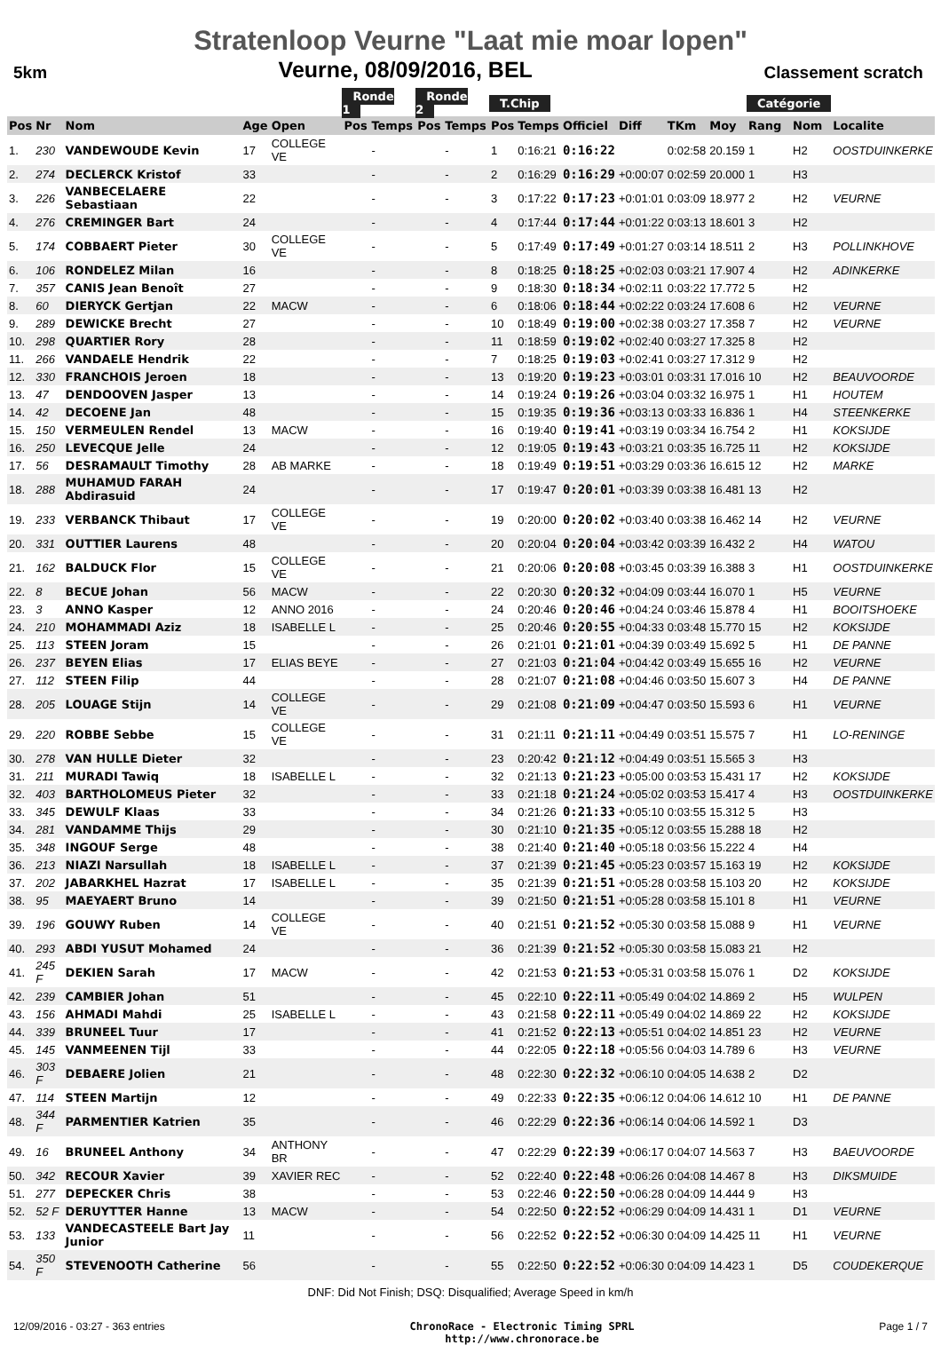Stratenloop Veurne "Laat mie moar lopen"
5km Veurne, 08/09/2016, BEL Classement scratch
| | | | | | Ronde 1 | | Ronde 2 | | T.Chip | | | | | | Catégorie | | |
| --- | --- | --- | --- | --- | --- | --- | --- | --- | --- | --- | --- | --- | --- | --- | --- | --- | --- |
| Pos | Nr | Nom | Age | Open | Pos | Temps | Pos | Temps | Pos | Temps | Officiel | Diff | TKm | Moy | Rang | Nom | Localite |
| 1. | 230 | VANDEWOUDE Kevin | 17 | COLLEGE VE | | - | | - | 1 | 0:16:21 | 0:16:22 | | 0:02:58 | 20.159 | 1 | H2 | OOSTDUINKERKE |
| 2. | 274 | DECLERCK Kristof | 33 | | | - | | - | 2 | 0:16:29 | 0:16:29 | +0:00:07 | 0:02:59 | 20.000 | 1 | H3 | |
| 3. | 226 | VANBECELAERE Sebastiaan | 22 | | | - | | - | 3 | 0:17:22 | 0:17:23 | +0:01:01 | 0:03:09 | 18.977 | 2 | H2 | VEURNE |
| 4. | 276 | CREMINGER Bart | 24 | | | - | | - | 4 | 0:17:44 | 0:17:44 | +0:01:22 | 0:03:13 | 18.601 | 3 | H2 | |
| 5. | 174 | COBBAERT Pieter | 30 | COLLEGE VE | | - | | - | 5 | 0:17:49 | 0:17:49 | +0:01:27 | 0:03:14 | 18.511 | 2 | H3 | POLLINKHOVE |
| 6. | 106 | RONDELEZ Milan | 16 | | | - | | - | 8 | 0:18:25 | 0:18:25 | +0:02:03 | 0:03:21 | 17.907 | 4 | H2 | ADINKERKE |
| 7. | 357 | CANIS Jean Benoît | 27 | | | - | | - | 9 | 0:18:30 | 0:18:34 | +0:02:11 | 0:03:22 | 17.772 | 5 | H2 | |
| 8. | 60 | DIERYCK Gertjan | 22 | MACW | | - | | - | 6 | 0:18:06 | 0:18:44 | +0:02:22 | 0:03:24 | 17.608 | 6 | H2 | VEURNE |
| 9. | 289 | DEWICKE Brecht | 27 | | | - | | - | 10 | 0:18:49 | 0:19:00 | +0:02:38 | 0:03:27 | 17.358 | 7 | H2 | VEURNE |
| 10. | 298 | QUARTIER Rory | 28 | | | - | | - | 11 | 0:18:59 | 0:19:02 | +0:02:40 | 0:03:27 | 17.325 | 8 | H2 | |
| 11. | 266 | VANDAELE Hendrik | 22 | | | - | | - | 7 | 0:18:25 | 0:19:03 | +0:02:41 | 0:03:27 | 17.312 | 9 | H2 | |
| 12. | 330 | FRANCHOIS Jeroen | 18 | | | - | | - | 13 | 0:19:20 | 0:19:23 | +0:03:01 | 0:03:31 | 17.016 | 10 | H2 | BEAUVOORDE |
| 13. | 47 | DENDOOVEN Jasper | 13 | | | - | | - | 14 | 0:19:24 | 0:19:26 | +0:03:04 | 0:03:32 | 16.975 | 1 | H1 | HOUTEM |
| 14. | 42 | DECOENE Jan | 48 | | | - | | - | 15 | 0:19:35 | 0:19:36 | +0:03:13 | 0:03:33 | 16.836 | 1 | H4 | STEENKERKE |
| 15. | 150 | VERMEULEN Rendel | 13 | MACW | | - | | - | 16 | 0:19:40 | 0:19:41 | +0:03:19 | 0:03:34 | 16.754 | 2 | H1 | KOKSIJDE |
| 16. | 250 | LEVECQUE Jelle | 24 | | | - | | - | 12 | 0:19:05 | 0:19:43 | +0:03:21 | 0:03:35 | 16.725 | 11 | H2 | KOKSIJDE |
| 17. | 56 | DESRAMAULT Timothy | 28 | AB MARKE | | - | | - | 18 | 0:19:49 | 0:19:51 | +0:03:29 | 0:03:36 | 16.615 | 12 | H2 | MARKE |
| 18. | 288 | MUHAMUD FARAH Abdirasuid | 24 | | | - | | - | 17 | 0:19:47 | 0:20:01 | +0:03:39 | 0:03:38 | 16.481 | 13 | H2 | |
| 19. | 233 | VERBANCK Thibaut | 17 | COLLEGE VE | | - | | - | 19 | 0:20:00 | 0:20:02 | +0:03:40 | 0:03:38 | 16.462 | 14 | H2 | VEURNE |
| 20. | 331 | OUTTIER Laurens | 48 | | | - | | - | 20 | 0:20:04 | 0:20:04 | +0:03:42 | 0:03:39 | 16.432 | 2 | H4 | WATOU |
| 21. | 162 | BALDUCK Flor | 15 | COLLEGE VE | | - | | - | 21 | 0:20:06 | 0:20:08 | +0:03:45 | 0:03:39 | 16.388 | 3 | H1 | OOSTDUINKERKE |
| 22. | 8 | BECUE Johan | 56 | MACW | | - | | - | 22 | 0:20:30 | 0:20:32 | +0:04:09 | 0:03:44 | 16.070 | 1 | H5 | VEURNE |
| 23. | 3 | ANNO Kasper | 12 | ANNO 2016 | | - | | - | 24 | 0:20:46 | 0:20:46 | +0:04:24 | 0:03:46 | 15.878 | 4 | H1 | BOOITSHOEKE |
| 24. | 210 | MOHAMMADI Aziz | 18 | ISABELLE L | | - | | - | 25 | 0:20:46 | 0:20:55 | +0:04:33 | 0:03:48 | 15.770 | 15 | H2 | KOKSIJDE |
| 25. | 113 | STEEN Joram | 15 | | | - | | - | 26 | 0:21:01 | 0:21:01 | +0:04:39 | 0:03:49 | 15.692 | 5 | H1 | DE PANNE |
| 26. | 237 | BEYEN Elias | 17 | ELIAS BEYE | | - | | - | 27 | 0:21:03 | 0:21:04 | +0:04:42 | 0:03:49 | 15.655 | 16 | H2 | VEURNE |
| 27. | 112 | STEEN Filip | 44 | | | - | | - | 28 | 0:21:07 | 0:21:08 | +0:04:46 | 0:03:50 | 15.607 | 3 | H4 | DE PANNE |
| 28. | 205 | LOUAGE Stijn | 14 | COLLEGE VE | | - | | - | 29 | 0:21:08 | 0:21:09 | +0:04:47 | 0:03:50 | 15.593 | 6 | H1 | VEURNE |
| 29. | 220 | ROBBE Sebbe | 15 | COLLEGE VE | | - | | - | 31 | 0:21:11 | 0:21:11 | +0:04:49 | 0:03:51 | 15.575 | 7 | H1 | LO-RENINGE |
| 30. | 278 | VAN HULLE Dieter | 32 | | | - | | - | 23 | 0:20:42 | 0:21:12 | +0:04:49 | 0:03:51 | 15.565 | 3 | H3 | |
| 31. | 211 | MURADI Tawiq | 18 | ISABELLE L | | - | | - | 32 | 0:21:13 | 0:21:23 | +0:05:00 | 0:03:53 | 15.431 | 17 | H2 | KOKSIJDE |
| 32. | 403 | BARTHOLOMEUS Pieter | 32 | | | - | | - | 33 | 0:21:18 | 0:21:24 | +0:05:02 | 0:03:53 | 15.417 | 4 | H3 | OOSTDUINKERKE |
| 33. | 345 | DEWULF Klaas | 33 | | | - | | - | 34 | 0:21:26 | 0:21:33 | +0:05:10 | 0:03:55 | 15.312 | 5 | H3 | |
| 34. | 281 | VANDAMME Thijs | 29 | | | - | | - | 30 | 0:21:10 | 0:21:35 | +0:05:12 | 0:03:55 | 15.288 | 18 | H2 | |
| 35. | 348 | INGOUF Serge | 48 | | | - | | - | 38 | 0:21:40 | 0:21:40 | +0:05:18 | 0:03:56 | 15.222 | 4 | H4 | |
| 36. | 213 | NIAZI Narsullah | 18 | ISABELLE L | | - | | - | 37 | 0:21:39 | 0:21:45 | +0:05:23 | 0:03:57 | 15.163 | 19 | H2 | KOKSIJDE |
| 37. | 202 | JABARKHEL Hazrat | 17 | ISABELLE L | | - | | - | 35 | 0:21:39 | 0:21:51 | +0:05:28 | 0:03:58 | 15.103 | 20 | H2 | KOKSIJDE |
| 38. | 95 | MAEYAERT Bruno | 14 | | | - | | - | 39 | 0:21:50 | 0:21:51 | +0:05:28 | 0:03:58 | 15.101 | 8 | H1 | VEURNE |
| 39. | 196 | GOUWY Ruben | 14 | COLLEGE VE | | - | | - | 40 | 0:21:51 | 0:21:52 | +0:05:30 | 0:03:58 | 15.088 | 9 | H1 | VEURNE |
| 40. | 293 | ABDI YUSUT Mohamed | 24 | | | - | | - | 36 | 0:21:39 | 0:21:52 | +0:05:30 | 0:03:58 | 15.083 | 21 | H2 | |
| 41. | 245 F | DEKIEN Sarah | 17 | MACW | | - | | - | 42 | 0:21:53 | 0:21:53 | +0:05:31 | 0:03:58 | 15.076 | 1 | D2 | KOKSIJDE |
| 42. | 239 | CAMBIER Johan | 51 | | | - | | - | 45 | 0:22:10 | 0:22:11 | +0:05:49 | 0:04:02 | 14.869 | 2 | H5 | WULPEN |
| 43. | 156 | AHMADI Mahdi | 25 | ISABELLE L | | - | | - | 43 | 0:21:58 | 0:22:11 | +0:05:49 | 0:04:02 | 14.869 | 22 | H2 | KOKSIJDE |
| 44. | 339 | BRUNEEL Tuur | 17 | | | - | | - | 41 | 0:21:52 | 0:22:13 | +0:05:51 | 0:04:02 | 14.851 | 23 | H2 | VEURNE |
| 45. | 145 | VANMEENEN Tijl | 33 | | | - | | - | 44 | 0:22:05 | 0:22:18 | +0:05:56 | 0:04:03 | 14.789 | 6 | H3 | VEURNE |
| 46. | 303 F | DEBAERE Jolien | 21 | | | - | | - | 48 | 0:22:30 | 0:22:32 | +0:06:10 | 0:04:05 | 14.638 | 2 | D2 | |
| 47. | 114 | STEEN Martijn | 12 | | | - | | - | 49 | 0:22:33 | 0:22:35 | +0:06:12 | 0:04:06 | 14.612 | 10 | H1 | DE PANNE |
| 48. | 344 F | PARMENTIER Katrien | 35 | | | - | | - | 46 | 0:22:29 | 0:22:36 | +0:06:14 | 0:04:06 | 14.592 | 1 | D3 | |
| 49. | 16 | BRUNEEL Anthony | 34 | ANTHONY BR | | - | | - | 47 | 0:22:29 | 0:22:39 | +0:06:17 | 0:04:07 | 14.563 | 7 | H3 | BAEUVOORDE |
| 50. | 342 | RECOUR Xavier | 39 | XAVIER REC | | - | | - | 52 | 0:22:40 | 0:22:48 | +0:06:26 | 0:04:08 | 14.467 | 8 | H3 | DIKSMUIDE |
| 51. | 277 | DEPECKER Chris | 38 | | | - | | - | 53 | 0:22:46 | 0:22:50 | +0:06:28 | 0:04:09 | 14.444 | 9 | H3 | |
| 52. | 52 F | DERUYTTER Hanne | 13 | MACW | | - | | - | 54 | 0:22:50 | 0:22:52 | +0:06:29 | 0:04:09 | 14.431 | 1 | D1 | VEURNE |
| 53. | 133 | VANDECASTEELE Bart Jay Junior | 11 | | | - | | - | 56 | 0:22:52 | 0:22:52 | +0:06:30 | 0:04:09 | 14.425 | 11 | H1 | VEURNE |
| 54. | 350 F | STEVENOOTH Catherine | 56 | | | - | | - | 55 | 0:22:50 | 0:22:52 | +0:06:30 | 0:04:09 | 14.423 | 1 | D5 | COUDEKERQUE |
DNF: Did Not Finish; DSQ: Disqualified; Average Speed in km/h
12/09/2016 - 03:27 - 363 entries ChronoRace - Electronic Timing SPRL
http://www.chronorace.be Page 1 / 7